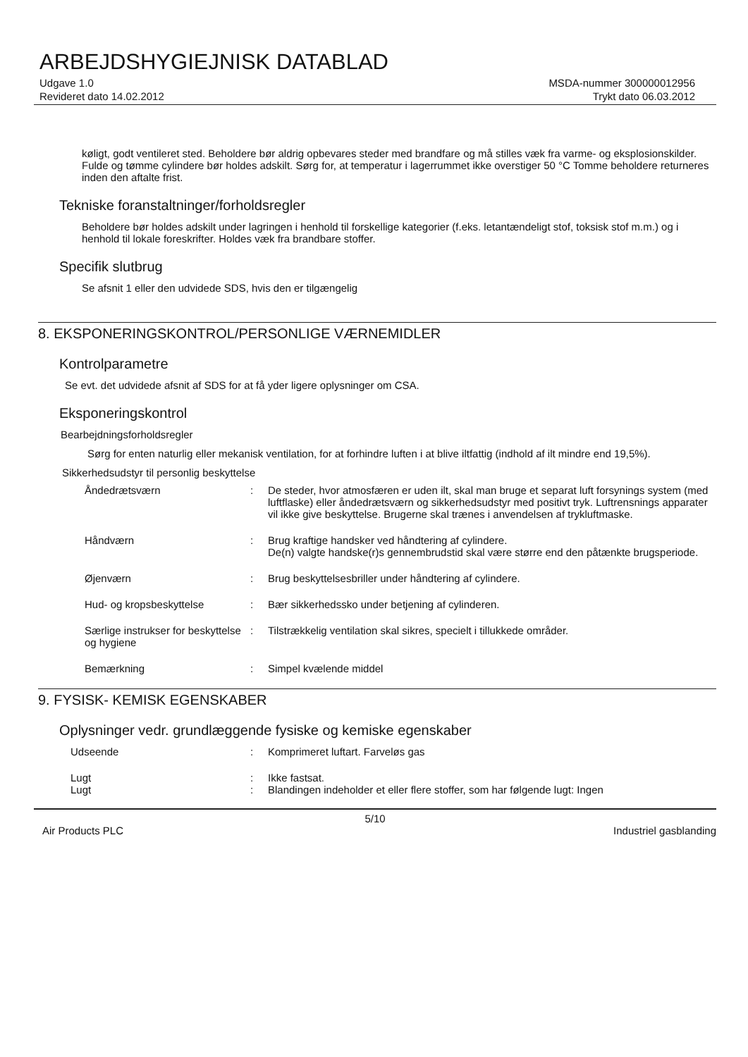ARBEJDSHYGIEJNISK DATABLAD
Udgave 1.0
Revideret dato 14.02.2012
MSDA-nummer 300000012956
Trykt dato 06.03.2012
køligt, godt ventileret sted. Beholdere bør aldrig opbevares steder med brandfare og må stilles væk fra varme- og eksplosionskilder. Fulde og tømme cylindere bør holdes adskilt. Sørg for, at temperatur i lagerrummet ikke overstiger 50 °C Tomme beholdere returneres inden den aftalte frist.
Tekniske foranstaltninger/forholdsregler
Beholdere bør holdes adskilt under lagringen i henhold til forskellige kategorier (f.eks. letantændeligt stof, toksisk stof m.m.) og i henhold til lokale foreskrifter. Holdes væk fra brandbare stoffer.
Specifik slutbrug
Se afsnit 1 eller den udvidede SDS, hvis den er tilgængelig
8. EKSPONERINGSKONTROL/PERSONLIGE VÆRNEMIDLER
Kontrolparametre
Se evt. det udvidede afsnit af SDS for at få yder ligere oplysninger om CSA.
Eksponeringskontrol
Bearbejdningsforholdsregler
Sørg for enten naturlig eller mekanisk ventilation, for at forhindre luften i at blive iltfattig (indhold af ilt mindre end 19,5%).
Sikkerhedsudstyr til personlig beskyttelse
Åndedrætsværn : De steder, hvor atmosfæren er uden ilt, skal man bruge et separat luft forsynings system (med luftflaske) eller åndedrætsværn og sikkerhedsudstyr med positivt tryk. Luftrensnings apparater vil ikke give beskyttelse. Brugerne skal trænes i anvendelsen af trykluftmaske.
Håndværn : Brug kraftige handsker ved håndtering af cylindere.
De(n) valgte handske(r)s gennembrudstid skal være større end den påtænkte brugsperiode.
Øjenværn : Brug beskyttelsesbriller under håndtering af cylindere.
Hud- og kropsbeskyttelse : Bær sikkerhedssko under betjening af cylinderen.
Særlige instrukser for beskyttelse og hygiene
: Tilstrækkelig ventilation skal sikres, specielt i tillukkede områder.
Bemærkning : Simpel kvælende middel
9. FYSISK- KEMISK EGENSKABER
Oplysninger vedr. grundlæggende fysiske og kemiske egenskaber
Udseende : Komprimeret luftart. Farveløs gas
Lugt : Ikke fastsat.
Lugt : Blandingen indeholder et eller flere stoffer, som har følgende lugt: Ingen
5/10
Air Products PLC Industriel gasblanding